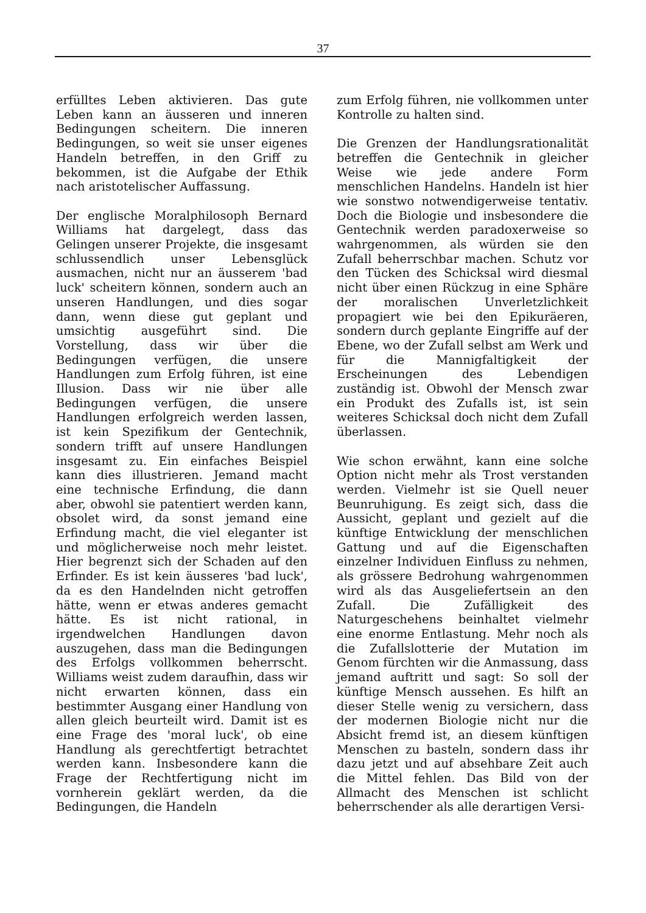37
erfülltes Leben aktivieren. Das gute Leben kann an äusseren und inneren Bedingungen scheitern. Die inneren Bedingungen, so weit sie unser eigenes Handeln betreffen, in den Griff zu bekommen, ist die Aufgabe der Ethik nach aristotelischer Auffassung.
Der englische Moralphilosoph Bernard Williams hat dargelegt, dass das Gelingen unserer Projekte, die insgesamt schlussendlich unser Lebensglück ausmachen, nicht nur an äusserem 'bad luck' scheitern können, sondern auch an unseren Handlungen, und dies sogar dann, wenn diese gut geplant und umsichtig ausgeführt sind. Die Vorstellung, dass wir über die Bedingungen verfügen, die unsere Handlungen zum Erfolg führen, ist eine Illusion. Dass wir nie über alle Bedingungen verfügen, die unsere Handlungen erfolgreich werden lassen, ist kein Spezifikum der Gentechnik, sondern trifft auf unsere Handlungen insgesamt zu. Ein einfaches Beispiel kann dies illustrieren. Jemand macht eine technische Erfindung, die dann aber, obwohl sie patentiert werden kann, obsolet wird, da sonst jemand eine Erfindung macht, die viel eleganter ist und möglicherweise noch mehr leistet. Hier begrenzt sich der Schaden auf den Erfinder. Es ist kein äusseres 'bad luck', da es den Handelnden nicht getroffen hätte, wenn er etwas anderes gemacht hätte. Es ist nicht rational, in irgendwelchen Handlungen davon auszugehen, dass man die Bedingungen des Erfolgs vollkommen beherrscht. Williams weist zudem daraufhin, dass wir nicht erwarten können, dass ein bestimmter Ausgang einer Handlung von allen gleich beurteilt wird. Damit ist es eine Frage des 'moral luck', ob eine Handlung als gerechtfertigt betrachtet werden kann. Insbesondere kann die Frage der Rechtfertigung nicht im vornherein geklärt werden, da die Bedingungen, die Handeln
zum Erfolg führen, nie vollkommen unter Kontrolle zu halten sind.
Die Grenzen der Handlungsrationalität betreffen die Gentechnik in gleicher Weise wie jede andere Form menschlichen Handelns. Handeln ist hier wie sonstwo notwendigerweise tentativ. Doch die Biologie und insbesondere die Gentechnik werden paradoxerweise so wahrgenommen, als würden sie den Zufall beherrschbar machen. Schutz vor den Tücken des Schicksal wird diesmal nicht über einen Rückzug in eine Sphäre der moralischen Unverletzlichkeit propagiert wie bei den Epikuräeren, sondern durch geplante Eingriffe auf der Ebene, wo der Zufall selbst am Werk und für die Mannigfaltigkeit der Erscheinungen des Lebendigen zuständig ist. Obwohl der Mensch zwar ein Produkt des Zufalls ist, ist sein weiteres Schicksal doch nicht dem Zufall überlassen.
Wie schon erwähnt, kann eine solche Option nicht mehr als Trost verstanden werden. Vielmehr ist sie Quell neuer Beunruhigung. Es zeigt sich, dass die Aussicht, geplant und gezielt auf die künftige Entwicklung der menschlichen Gattung und auf die Eigenschaften einzelner Individuen Einfluss zu nehmen, als grössere Bedrohung wahrgenommen wird als das Ausgeliefertsein an den Zufall. Die Zufälligkeit des Naturgeschehens beinhaltet vielmehr eine enorme Entlastung. Mehr noch als die Zufallslotterie der Mutation im Genom fürchten wir die Anmassung, dass jemand auftritt und sagt: So soll der künftige Mensch aussehen. Es hilft an dieser Stelle wenig zu versichern, dass der modernen Biologie nicht nur die Absicht fremd ist, an diesem künftigen Menschen zu basteln, sondern dass ihr dazu jetzt und auf absehbare Zeit auch die Mittel fehlen. Das Bild von der Allmacht des Menschen ist schlicht beherrschender als alle derartigen Versi-